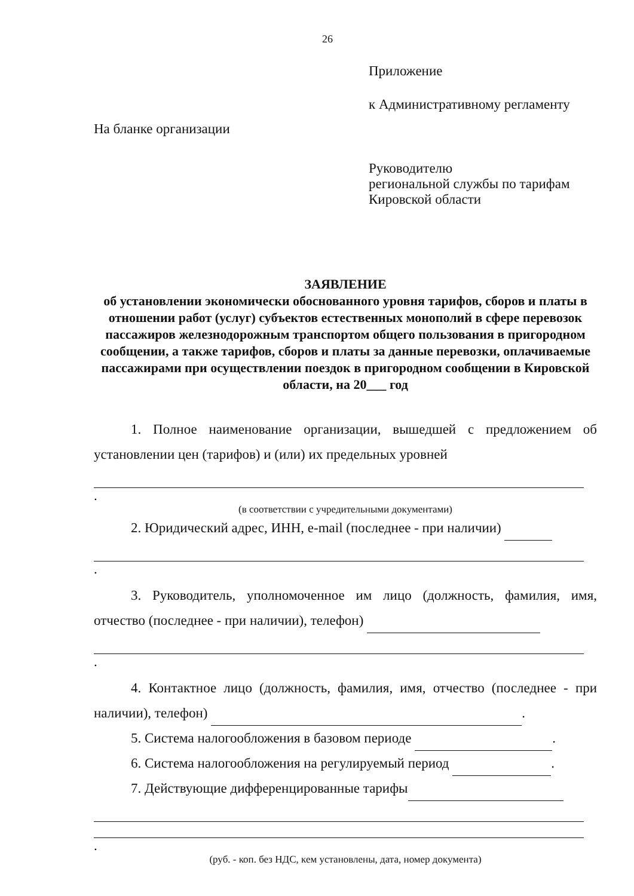26
Приложение
к Административному регламенту
На бланке организации
Руководителю
региональной службы по тарифам
Кировской области
ЗАЯВЛЕНИЕ
об установлении экономически обоснованного уровня тарифов, сборов и платы в отношении работ (услуг) субъектов естественных монополий в сфере перевозок пассажиров железнодорожным транспортом общего пользования в пригородном сообщении, а также тарифов, сборов и платы за данные перевозки, оплачиваемые пассажирами при осуществлении поездок в пригородном сообщении в Кировской области, на 20___ год
1. Полное наименование организации, вышедшей с предложением об установлении цен (тарифов) и (или) их предельных уровней
.
(в соответствии с учредительными документами)
2. Юридический адрес, ИНН, e-mail (последнее - при наличии)
.
3. Руководитель, уполномоченное им лицо (должность, фамилия, имя, отчество (последнее - при наличии), телефон)
.
4. Контактное лицо (должность, фамилия, имя, отчество (последнее - при наличии), телефон) .
5. Система налогообложения в базовом периоде .
6. Система налогообложения на регулируемый период .
7. Действующие дифференцированные тарифы
.
(руб. - коп. без НДС, кем установлены, дата, номер документа)